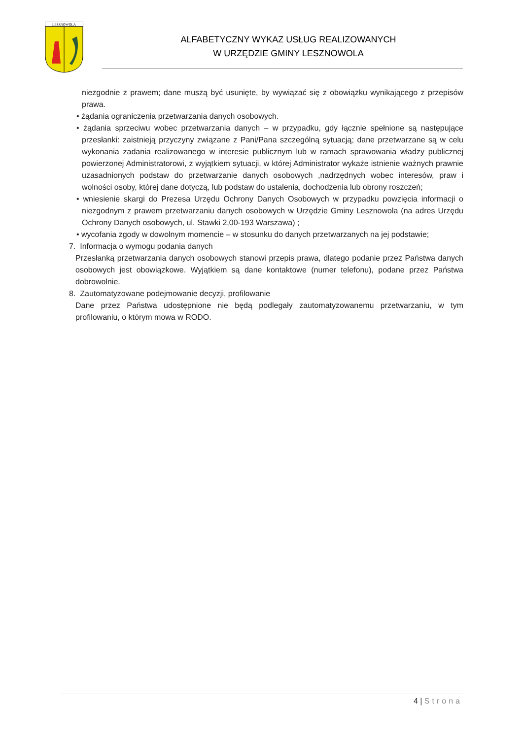LESZNOWOLA
ALFABETYCZNY WYKAZ USŁUG REALIZOWANYCH
W URZĘDZIE GMINY LESZNOWOLA
niezgodnie z prawem; dane muszą być usunięte, by wywiązać się z obowiązku wynikającego z przepisów prawa.
• żądania ograniczenia przetwarzania danych osobowych.
• żądania sprzeciwu wobec przetwarzania danych – w przypadku, gdy łącznie spełnione są następujące przesłanki: zaistnieją przyczyny związane z Pani/Pana szczególną sytuacją; dane przetwarzane są w celu wykonania zadania realizowanego w interesie publicznym lub w ramach sprawowania władzy publicznej powierzonej Administratorowi, z wyjątkiem sytuacji, w której Administrator wykaże istnienie ważnych prawnie uzasadnionych podstaw do przetwarzanie danych osobowych ,nadrzędnych wobec interesów, praw i wolności osoby, której dane dotyczą, lub podstaw do ustalenia, dochodzenia lub obrony roszczeń;
• wniesienie skargi do Prezesa Urzędu Ochrony Danych Osobowych w przypadku powzięcia informacji o niezgodnym z prawem przetwarzaniu danych osobowych w Urzędzie Gminy Lesznowola (na adres Urzędu Ochrony Danych osobowych, ul. Stawki 2,00-193 Warszawa) ;
• wycofania zgody w dowolnym momencie – w stosunku do danych przetwarzanych na jej podstawie;
7. Informacja o wymogu podania danych
Przesłanką przetwarzania danych osobowych stanowi przepis prawa, dlatego podanie przez Państwa danych osobowych jest obowiązkowe. Wyjątkiem są dane kontaktowe (numer telefonu), podane przez Państwa dobrowolnie.
8. Zautomatyzowane podejmowanie decyzji, profilowanie
Dane przez Państwa udostępnione nie będą podlegały zautomatyzowanemu przetwarzaniu, w tym profilowaniu, o którym mowa w RODO.
4 | Strona